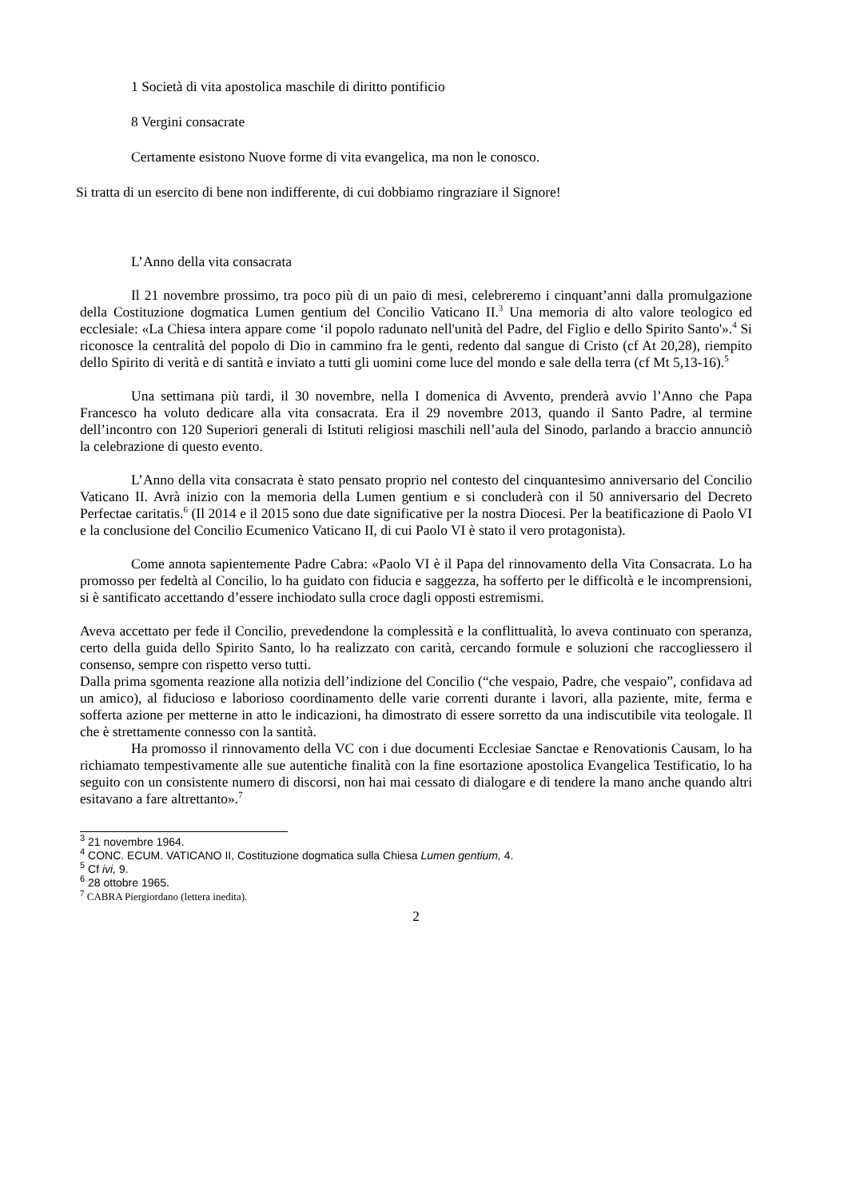1 Società di vita apostolica maschile di diritto pontificio
8 Vergini consacrate
Certamente esistono Nuove forme di vita evangelica, ma non le conosco.
Si tratta di un esercito di bene non indifferente, di cui dobbiamo ringraziare il Signore!
L’Anno della vita consacrata
Il 21 novembre prossimo, tra poco più di un paio di mesi, celebreremo i cinquant’anni dalla promulgazione della Costituzione dogmatica Lumen gentium del Concilio Vaticano II.<sup>3</sup> Una memoria di alto valore teologico ed ecclesiale: «La Chiesa intera appare come ‘il popolo radunato nell'unità del Padre, del Figlio e dello Spirito Santo'».<sup>4</sup> Si riconosce la centralità del popolo di Dio in cammino fra le genti, redento dal sangue di Cristo (cf At 20,28), riempito dello Spirito di verità e di santità e inviato a tutti gli uomini come luce del mondo e sale della terra (cf Mt 5,13-16).<sup>5</sup>
Una settimana più tardi, il 30 novembre, nella I domenica di Avvento, prenderà avvio l’Anno che Papa Francesco ha voluto dedicare alla vita consacrata. Era il 29 novembre 2013, quando il Santo Padre, al termine dell’incontro con 120 Superiori generali di Istituti religiosi maschili nell’aula del Sinodo, parlando a braccio annunciò la celebrazione di questo evento.
L’Anno della vita consacrata è stato pensato proprio nel contesto del cinquantesimo anniversario del Concilio Vaticano II. Avrà inizio con la memoria della Lumen gentium e si concluderà con il 50 anniversario del Decreto Perfectae caritatis.<sup>6</sup> (Il 2014 e il 2015 sono due date significative per la nostra Diocesi. Per la beatificazione di Paolo VI e la conclusione del Concilio Ecumenico Vaticano II, di cui Paolo VI è stato il vero protagonista).
Come annota sapientemente Padre Cabra: «Paolo VI è il Papa del rinnovamento della Vita Consacrata. Lo ha promosso per fedeltà al Concilio, lo ha guidato con fiducia e saggezza, ha sofferto per le difficoltà e le incomprensioni, si è santificato accettando d’essere inchiodato sulla croce dagli opposti estremismi.
Aveva accettato per fede il Concilio, prevedendone la complessità e la conflittualità, lo aveva continuato con speranza, certo della guida dello Spirito Santo, lo ha realizzato con carità, cercando formule e soluzioni che raccogliessero il consenso, sempre con rispetto verso tutti.
Dalla prima sgomenta reazione alla notizia dell’indizione del Concilio (“che vespaio, Padre, che vespaio”, confidava ad un amico), al fiducioso e laborioso coordinamento delle varie correnti durante i lavori, alla paziente, mite, ferma e sofferta azione per metterne in atto le indicazioni, ha dimostrato di essere sorretto da una indiscutibile vita teologale. Il che è strettamente connesso con la santità.
Ha promosso il rinnovamento della VC con i due documenti Ecclesiae Sanctae e Renovationis Causam, lo ha richiamato tempestivamente alle sue autentiche finalità con la fine esortazione apostolica Evangelica Testificatio, lo ha seguito con un consistente numero di discorsi, non hai mai cessato di dialogare e di tendere la mano anche quando altri esitavano a fare altrettanto».<sup>7</sup>
<sup>3</sup> 21 novembre 1964.
<sup>4</sup> CONC. ECUM. VATICANO II, Costituzione dogmatica sulla Chiesa Lumen gentium, 4.
<sup>5</sup> Cf ivi, 9.
<sup>6</sup> 28 ottobre 1965.
<sup>7</sup> CABRA Piergiordano (lettera inedita).
2